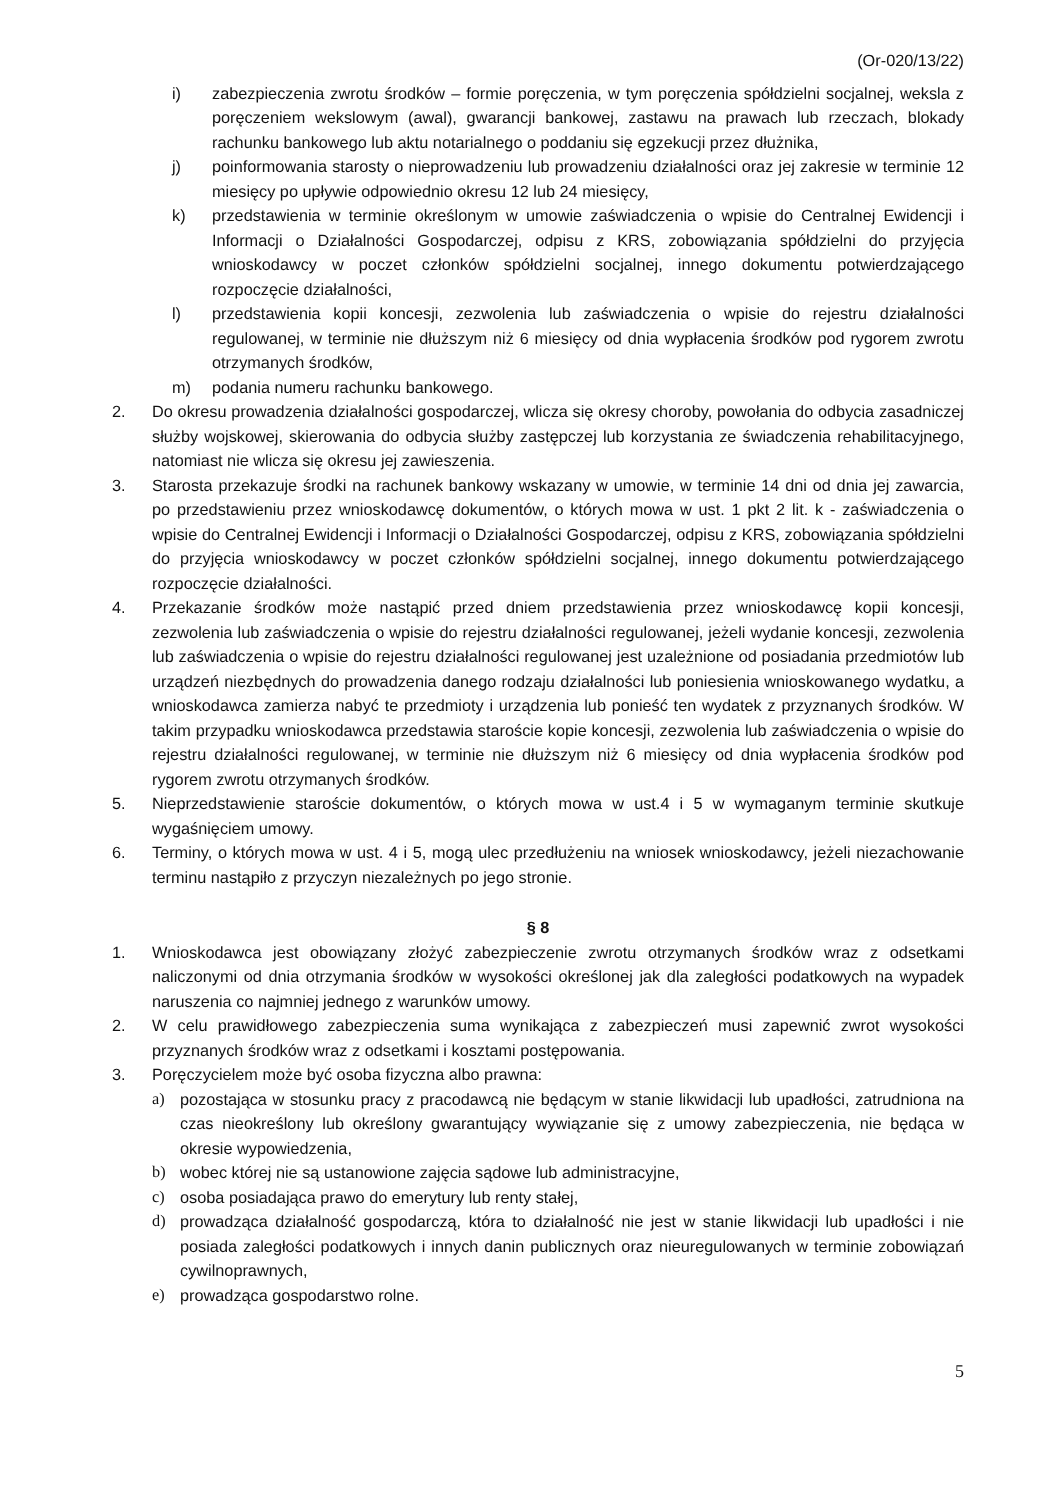(Or-020/13/22)
i) zabezpieczenia zwrotu środków – formie poręczenia, w tym poręczenia spółdzielni socjalnej, weksla z poręczeniem wekslowym (awal), gwarancji bankowej, zastawu na prawach lub rzeczach, blokady rachunku bankowego lub aktu notarialnego o poddaniu się egzekucji przez dłużnika,
j) poinformowania starosty o nieprowadzeniu lub prowadzeniu działalności oraz jej zakresie w terminie 12 miesięcy po upływie odpowiednio okresu 12 lub 24 miesięcy,
k) przedstawienia w terminie określonym w umowie zaświadczenia o wpisie do Centralnej Ewidencji i Informacji o Działalności Gospodarczej, odpisu z KRS, zobowiązania spółdzielni do przyjęcia wnioskodawcy w poczet członków spółdzielni socjalnej, innego dokumentu potwierdzającego rozpoczęcie działalności,
l) przedstawienia kopii koncesji, zezwolenia lub zaświadczenia o wpisie do rejestru działalności regulowanej, w terminie nie dłuższym niż 6 miesięcy od dnia wypłacenia środków pod rygorem zwrotu otrzymanych środków,
m) podania numeru rachunku bankowego.
2. Do okresu prowadzenia działalności gospodarczej, wlicza się okresy choroby, powołania do odbycia zasadniczej służby wojskowej, skierowania do odbycia służby zastępczej lub korzystania ze świadczenia rehabilitacyjnego, natomiast nie wlicza się okresu jej zawieszenia.
3. Starosta przekazuje środki na rachunek bankowy wskazany w umowie, w terminie 14 dni od dnia jej zawarcia, po przedstawieniu przez wnioskodawcę dokumentów, o których mowa w ust. 1 pkt 2 lit. k - zaświadczenia o wpisie do Centralnej Ewidencji i Informacji o Działalności Gospodarczej, odpisu z KRS, zobowiązania spółdzielni do przyjęcia wnioskodawcy w poczet członków spółdzielni socjalnej, innego dokumentu potwierdzającego rozpoczęcie działalności.
4. Przekazanie środków może nastąpić przed dniem przedstawienia przez wnioskodawcę kopii koncesji, zezwolenia lub zaświadczenia o wpisie do rejestru działalności regulowanej, jeżeli wydanie koncesji, zezwolenia lub zaświadczenia o wpisie do rejestru działalności regulowanej jest uzależnione od posiadania przedmiotów lub urządzeń niezbędnych do prowadzenia danego rodzaju działalności lub poniesienia wnioskowanego wydatku, a wnioskodawca zamierza nabyć te przedmioty i urządzenia lub ponieść ten wydatek z przyznanych środków. W takim przypadku wnioskodawca przedstawia staroście kopie koncesji, zezwolenia lub zaświadczenia o wpisie do rejestru działalności regulowanej, w terminie nie dłuższym niż 6 miesięcy od dnia wypłacenia środków pod rygorem zwrotu otrzymanych środków.
5. Nieprzedstawienie staroście dokumentów, o których mowa w ust.4 i 5 w wymaganym terminie skutkuje wygaśnięciem umowy.
6. Terminy, o których mowa w ust. 4 i 5, mogą ulec przedłużeniu na wniosek wnioskodawcy, jeżeli niezachowanie terminu nastąpiło z przyczyn niezależnych po jego stronie.
§ 8
1. Wnioskodawca jest obowiązany złożyć zabezpieczenie zwrotu otrzymanych środków wraz z odsetkami naliczonymi od dnia otrzymania środków w wysokości określonej jak dla zaległości podatkowych na wypadek naruszenia co najmniej jednego z warunków umowy.
2. W celu prawidłowego zabezpieczenia suma wynikająca z zabezpieczeń musi zapewnić zwrot wysokości przyznanych środków wraz z odsetkami i kosztami postępowania.
3. Poręczycielem może być osoba fizyczna albo prawna:
a) pozostająca w stosunku pracy z pracodawcą nie będącym w stanie likwidacji lub upadłości, zatrudniona na czas nieokreślony lub określony gwarantujący wywiązanie się z umowy zabezpieczenia, nie będąca w okresie wypowiedzenia,
b) wobec której nie są ustanowione zajęcia sądowe lub administracyjne,
c) osoba posiadająca prawo do emerytury lub renty stałej,
d) prowadząca działalność gospodarczą, która to działalność nie jest w stanie likwidacji lub upadłości i nie posiada zaległości podatkowych i innych danin publicznych oraz nieuregulowanych w terminie zobowiązań cywilnoprawnych,
e) prowadząca gospodarstwo rolne.
5